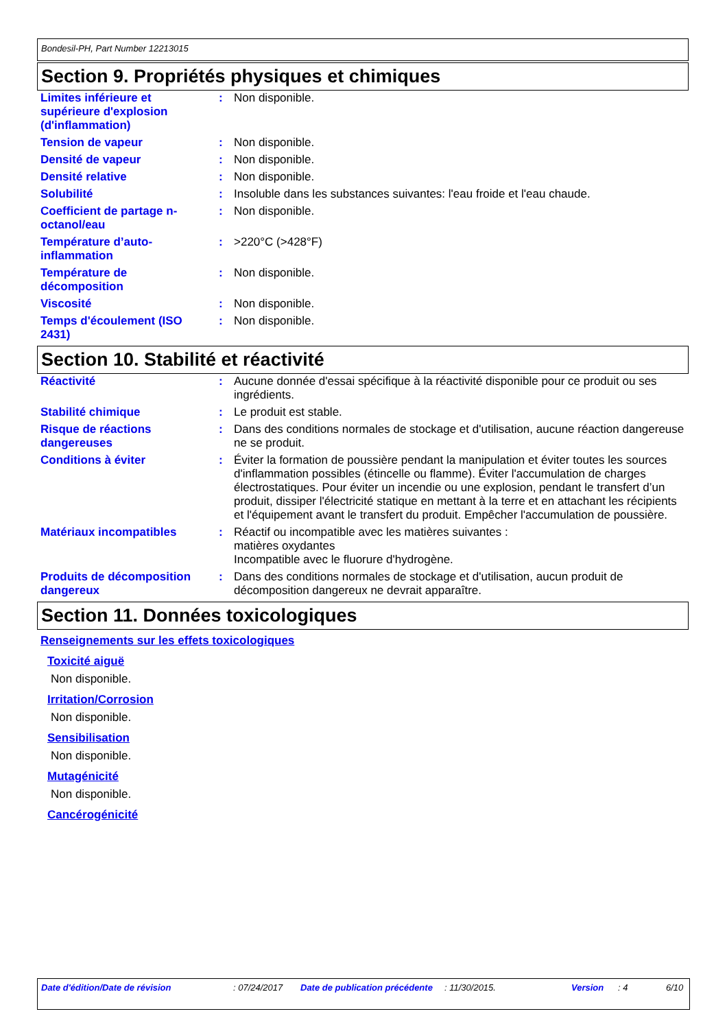Bondesil-PH, Part Number 12213015
Section 9. Propriétés physiques et chimiques
| Limites inférieure et supérieure d'explosion (d'inflammation) | : | Non disponible. |
| Tension de vapeur | : | Non disponible. |
| Densité de vapeur | : | Non disponible. |
| Densité relative | : | Non disponible. |
| Solubilité | : | Insoluble dans les substances suivantes: l'eau froide et l'eau chaude. |
| Coefficient de partage n-octanol/eau | : | Non disponible. |
| Température d’auto-inflammation | : | >220°C (>428°F) |
| Température de décomposition | : | Non disponible. |
| Viscosité | : | Non disponible. |
| Temps d'écoulement (ISO 2431) | : | Non disponible. |
Section 10. Stabilité et réactivité
| Réactivité | : | Aucune donnée d'essai spécifique à la réactivité disponible pour ce produit ou ses ingrédients. |
| Stabilité chimique | : | Le produit est stable. |
| Risque de réactions dangereuses | : | Dans des conditions normales de stockage et d'utilisation, aucune réaction dangereuse ne se produit. |
| Conditions à éviter | : | Éviter la formation de poussière pendant la manipulation et éviter toutes les sources d'inflammation possibles (étincelle ou flamme). Éviter l'accumulation de charges électrostatiques. Pour éviter un incendie ou une explosion, pendant le transfert d’un produit, dissiper l'électricité statique en mettant à la terre et en attachant les récipients et l'équipement avant le transfert du produit. Empêcher l'accumulation de poussière. |
| Matériaux incompatibles | : | Réactif ou incompatible avec les matières suivantes : matières oxydantes Incompatible avec le fluorure d'hydrogène. |
| Produits de décomposition dangereux | : | Dans des conditions normales de stockage et d'utilisation, aucun produit de décomposition dangereux ne devrait apparaître. |
Section 11. Données toxicologiques
Renseignements sur les effets toxicologiques
Toxicité aiguë
Non disponible.
Irritation/Corrosion
Non disponible.
Sensibilisation
Non disponible.
Mutagénicité
Non disponible.
Cancérogénicité
Date d'édition/Date de révision : 07/24/2017 Date de publication précédente : 11/30/2015. Version : 4 6/10